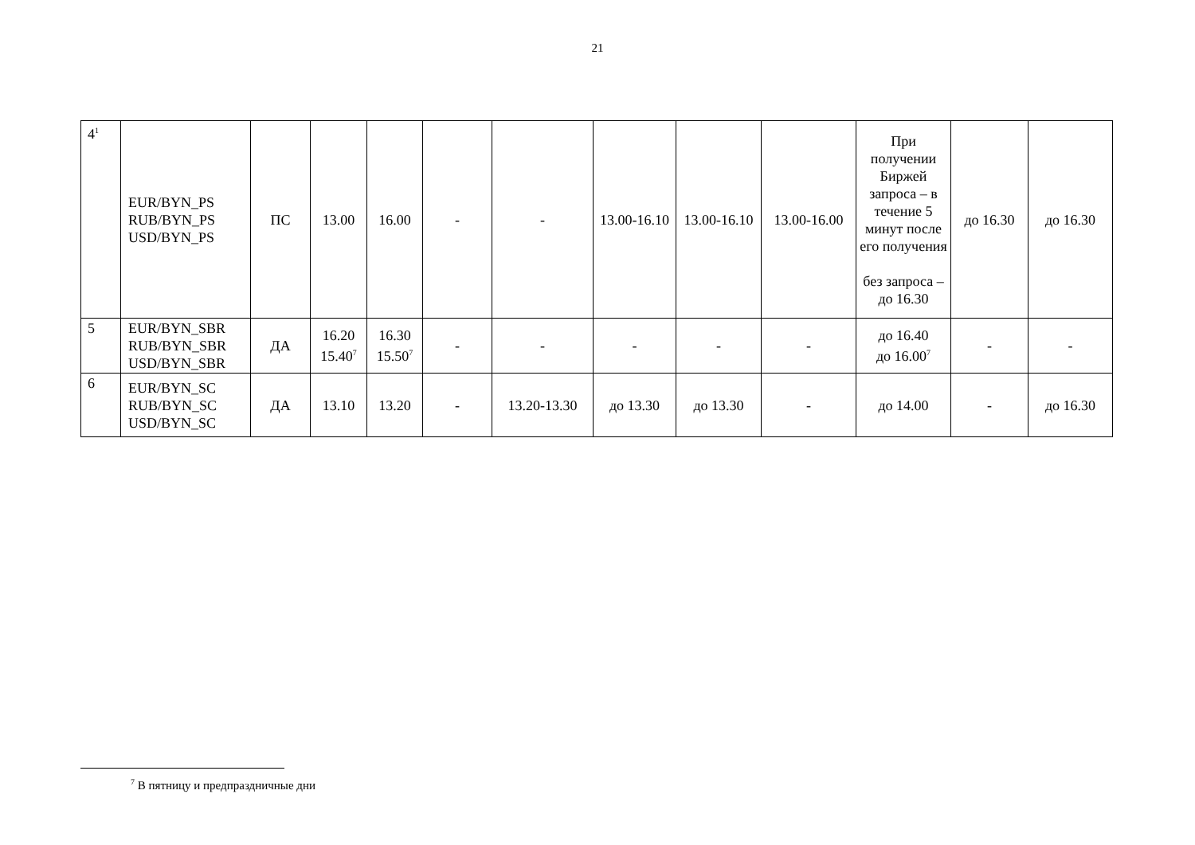21
| 4<sup>1</sup> | EUR/BYN_PS RUB/BYN_PS USD/BYN_PS | ПС | 13.00 | 16.00 | - | - | 13.00-16.10 | 13.00-16.10 | 13.00-16.00 | При получении Биржей запроса – в течение 5 минут после его получения без запроса – до 16.30 | до 16.30 | до 16.30 |
| 5 | EUR/BYN_SBR RUB/BYN_SBR USD/BYN_SBR | ДА | 16.20 15.40<sup>7</sup> | 16.30 15.50<sup>7</sup> | - | - | - | - | - | до 16.40 до 16.00<sup>7</sup> | - | - |
| 6 | EUR/BYN_SC RUB/BYN_SC USD/BYN_SC | ДА | 13.10 | 13.20 | - | 13.20-13.30 | до 13.30 | до 13.30 | - | до 14.00 | - | до 16.30 |
<sup>7</sup> В пятницу и предпраздничные дни